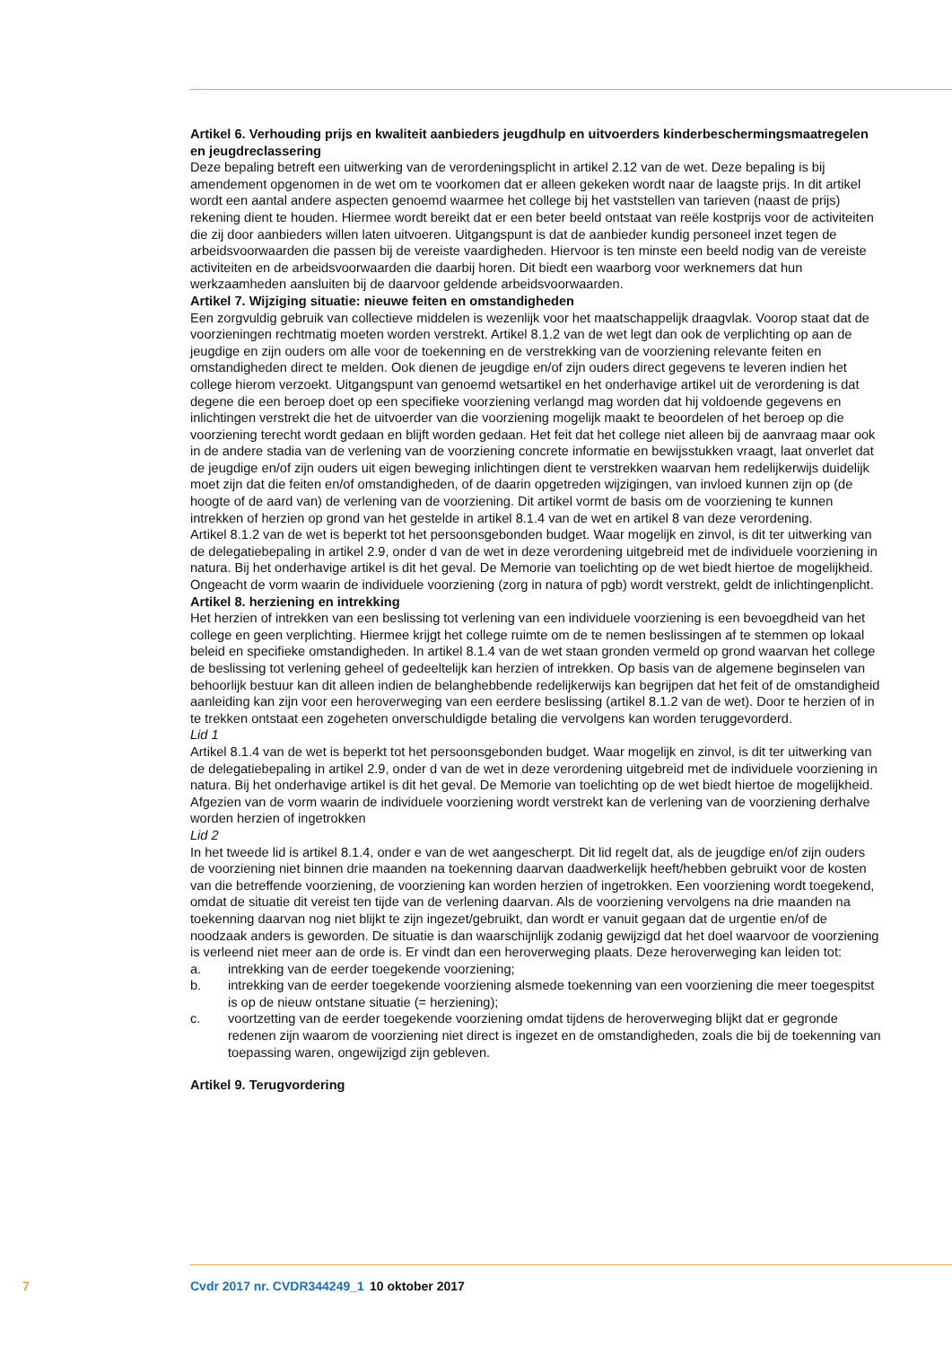Artikel 6. Verhouding prijs en kwaliteit aanbieders jeugdhulp en uitvoerders kinderbeschermingsmaat­regelen en jeugdreclassering
Deze bepaling betreft een uitwerking van de verordeningsplicht in artikel 2.12 van de wet. Deze bepaling is bij amendement opgenomen in de wet om te voorkomen dat er alleen gekeken wordt naar de laagste prijs. In dit artikel wordt een aantal andere aspecten genoemd waarmee het college bij het vaststellen van tarieven (naast de prijs) rekening dient te houden. Hiermee wordt bereikt dat er een beter beeld ontstaat van reële kostprijs voor de activiteiten die zij door aanbieders willen laten uitvoeren. Uitgangs­punt is dat de aanbieder kundig personeel inzet tegen de arbeidsvoorwaarden die passen bij de vereiste vaardigheden. Hiervoor is ten minste een beeld nodig van de vereiste activiteiten en de arbeidsvoor­waarden die daarbij horen. Dit biedt een waarborg voor werknemers dat hun werkzaamheden aansluiten bij de daarvoor geldende arbeidsvoorwaarden.
Artikel 7. Wijziging situatie: nieuwe feiten en omstandigheden
Een zorgvuldig gebruik van collectieve middelen is wezenlijk voor het maatschappelijk draagvlak. Voorop staat dat de voorzieningen rechtmatig moeten worden verstrekt. Artikel 8.1.2 van de wet legt dan ook de verplichting op aan de jeugdige en zijn ouders om alle voor de toekenning en de verstrekking van de voorziening relevante feiten en omstandigheden direct te melden. Ook dienen de jeugdige en/of zijn ouders direct gegevens te leveren indien het college hierom verzoekt. Uitgangspunt van genoemd wetsartikel en het onderhavige artikel uit de verordening is dat degene die een beroep doet op een specifieke voorziening verlangd mag worden dat hij voldoende gegevens en inlichtingen verstrekt die het de uitvoerder van die voorziening mogelijk maakt te beoordelen of het beroep op die voorziening terecht wordt gedaan en blijft worden gedaan. Het feit dat het college niet alleen bij de aanvraag maar ook in de andere stadia van de verlening van de voorziening concrete informatie en bewijsstukken vraagt, laat onverlet dat de jeugdige en/of zijn ouders uit eigen beweging inlichtingen dient te verstrekken waarvan hem redelijkerwijs duidelijk moet zijn dat die feiten en/of omstandigheden, of de daarin opge­treden wijzigingen, van invloed kunnen zijn op (de hoogte of de aard van) de verlening van de voorzie­ning. Dit artikel vormt de basis om de voorziening te kunnen intrekken of herzien op grond van het gestelde in artikel 8.1.4 van de wet en artikel 8 van deze verordening.
Artikel 8.1.2 van de wet is beperkt tot het persoonsgebonden budget. Waar mogelijk en zinvol, is dit ter uitwerking van de delegatiebepaling in artikel 2.9, onder d van de wet in deze verordening uitgebreid met de individuele voorziening in natura. Bij het onderhavige artikel is dit het geval. De Memorie van toelichting op de wet biedt hiertoe de mogelijkheid. Ongeacht de vorm waarin de individuele voorziening (zorg in natura of pgb) wordt verstrekt, geldt de inlichtingenplicht.
Artikel 8. herziening en intrekking
Het herzien of intrekken van een beslissing tot verlening van een individuele voorziening is een bevoegd­heid van het college en geen verplichting. Hiermee krijgt het college ruimte om de te nemen beslissingen af te stemmen op lokaal beleid en specifieke omstandigheden. In artikel 8.1.4 van de wet staan gronden vermeld op grond waarvan het college de beslissing tot verlening geheel of gedeeltelijk kan herzien of intrekken. Op basis van de algemene beginselen van behoorlijk bestuur kan dit alleen indien de belang­hebbende redelijkerwijs kan begrijpen dat het feit of de omstandigheid aanleiding kan zijn voor een heroverweging van een eerdere beslissing (artikel 8.1.2 van de wet). Door te herzien of in te trekken ontstaat een zogeheten onverschuldigde betaling die vervolgens kan worden teruggevorderd.
Lid 1
Artikel 8.1.4 van de wet is beperkt tot het persoonsgebonden budget. Waar mogelijk en zinvol, is dit ter uitwerking van de delegatiebepaling in artikel 2.9, onder d van de wet in deze verordening uitgebreid met de individuele voorziening in natura. Bij het onderhavige artikel is dit het geval. De Memorie van toelichting op de wet biedt hiertoe de mogelijkheid. Afgezien van de vorm waarin de individuele voor­ziening wordt verstrekt kan de verlening van de voorziening derhalve worden herzien of ingetrokken
Lid 2
In het tweede lid is artikel 8.1.4, onder e van de wet aangescherpt. Dit lid regelt dat, als de jeugdige en/of zijn ouders de voorziening niet binnen drie maanden na toekenning daarvan daadwerkelijk heeft/hebben gebruikt voor de kosten van die betreffende voorziening, de voorziening kan worden herzien of ingetrokken. Een voorziening wordt toegekend, omdat de situatie dit vereist ten tijde van de verlening daarvan. Als de voorziening vervolgens na drie maanden na toekenning daarvan nog niet blijkt te zijn ingezet/gebruikt, dan wordt er vanuit gegaan dat de urgentie en/of de noodzaak anders is geworden. De situatie is dan waarschijnlijk zodanig gewijzigd dat het doel waarvoor de voorziening is verleend niet meer aan de orde is. Er vindt dan een heroverweging plaats. Deze heroverweging kan leiden tot:
a. intrekking van de eerder toegekende voorziening;
b. intrekking van de eerder toegekende voorziening alsmede toekenning van een voorziening die meer toegespitst is op de nieuw ontstane situatie (= herziening);
c. voortzetting van de eerder toegekende voorziening omdat tijdens de heroverweging blijkt dat er gegronde redenen zijn waarom de voorziening niet direct is ingezet en de omstandigheden, zoals die bij de toekenning van toepassing waren, ongewijzigd zijn gebleven.
Artikel 9. Terugvordering
7 Cvdr 2017 nr. CVDR344249_1 10 oktober 2017